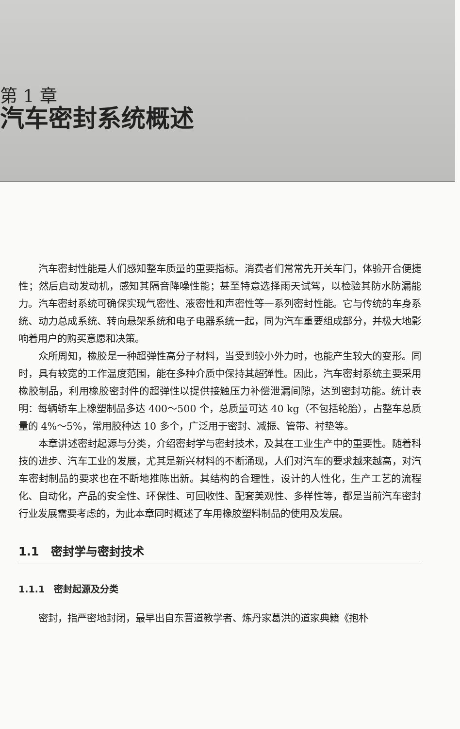第 1 章
汽车密封系统概述
汽车密封性能是人们感知整车质量的重要指标。消费者们常常先开关车门，体验开合便捷性；然后启动发动机，感知其隔音降噪性能；甚至特意选择雨天试驾，以检验其防水防漏能力。汽车密封系统可确保实现气密性、液密性和声密性等一系列密封性能。它与传统的车身系统、动力总成系统、转向悬架系统和电子电器系统一起，同为汽车重要组成部分，并极大地影响着用户的购买意愿和决策。
众所周知，橡胶是一种超弹性高分子材料，当受到较小外力时，也能产生较大的变形。同时，具有较宽的工作温度范围，能在多种介质中保持其超弹性。因此，汽车密封系统主要采用橡胶制品，利用橡胶密封件的超弹性以提供接触压力补偿泄漏间隙，达到密封功能。统计表明：每辆轿车上橡塑制品多达 400～500 个，总质量可达 40 kg（不包括轮胎），占整车总质量的 4%～5%，常用胶种达 10 多个，广泛用于密封、减振、管带、衬垫等。
本章讲述密封起源与分类，介绍密封学与密封技术，及其在工业生产中的重要性。随着科技的进步、汽车工业的发展，尤其是新兴材料的不断涌现，人们对汽车的要求越来越高，对汽车密封制品的要求也在不断地推陈出新。其结构的合理性，设计的人性化，生产工艺的流程化、自动化，产品的安全性、环保性、可回收性、配套美观性、多样性等，都是当前汽车密封行业发展需要考虑的，为此本章同时概述了车用橡胶塑料制品的使用及发展。
1.1　密封学与密封技术
1.1.1　密封起源及分类
密封，指严密地封闭，最早出自东晋道教学者、炼丹家葛洪的道家典籍《抱朴